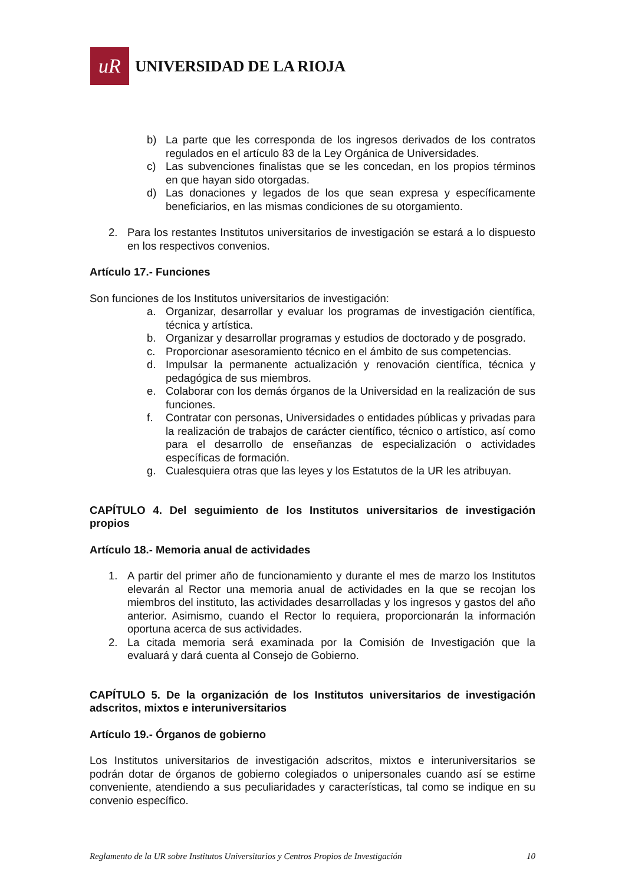uR
UNIVERSIDAD DE LA RIOJA
b) La parte que les corresponda de los ingresos derivados de los contratos regulados en el artículo 83 de la Ley Orgánica de Universidades.
c) Las subvenciones finalistas que se les concedan, en los propios términos en que hayan sido otorgadas.
d) Las donaciones y legados de los que sean expresa y específicamente beneficiarios, en las mismas condiciones de su otorgamiento.
2. Para los restantes Institutos universitarios de investigación se estará a lo dispuesto en los respectivos convenios.
Artículo 17.- Funciones
Son funciones de los Institutos universitarios de investigación:
a. Organizar, desarrollar y evaluar los programas de investigación científica, técnica y artística.
b. Organizar y desarrollar programas y estudios de doctorado y de posgrado.
c. Proporcionar asesoramiento técnico en el ámbito de sus competencias.
d. Impulsar la permanente actualización y renovación científica, técnica y pedagógica de sus miembros.
e. Colaborar con los demás órganos de la Universidad en la realización de sus funciones.
f. Contratar con personas, Universidades o entidades públicas y privadas para la realización de trabajos de carácter científico, técnico o artístico, así como para el desarrollo de enseñanzas de especialización o actividades específicas de formación.
g. Cualesquiera otras que las leyes y los Estatutos de la UR les atribuyan.
CAPÍTULO 4. Del seguimiento de los Institutos universitarios de investigación propios
Artículo 18.- Memoria anual de actividades
1. A partir del primer año de funcionamiento y durante el mes de marzo los Institutos elevarán al Rector una memoria anual de actividades en la que se recojan los miembros del instituto, las actividades desarrolladas y los ingresos y gastos del año anterior. Asimismo, cuando el Rector lo requiera, proporcionarán la información oportuna acerca de sus actividades.
2. La citada memoria será examinada por la Comisión de Investigación que la evaluará y dará cuenta al Consejo de Gobierno.
CAPÍTULO 5. De la organización de los Institutos universitarios de investigación adscritos, mixtos e interuniversitarios
Artículo 19.- Órganos de gobierno
Los Institutos universitarios de investigación adscritos, mixtos e interuniversitarios se podrán dotar de órganos de gobierno colegiados o unipersonales cuando así se estime conveniente, atendiendo a sus peculiaridades y características, tal como se indique en su convenio específico.
Reglamento de la UR sobre Institutos Universitarios y Centros Propios de Investigación 10